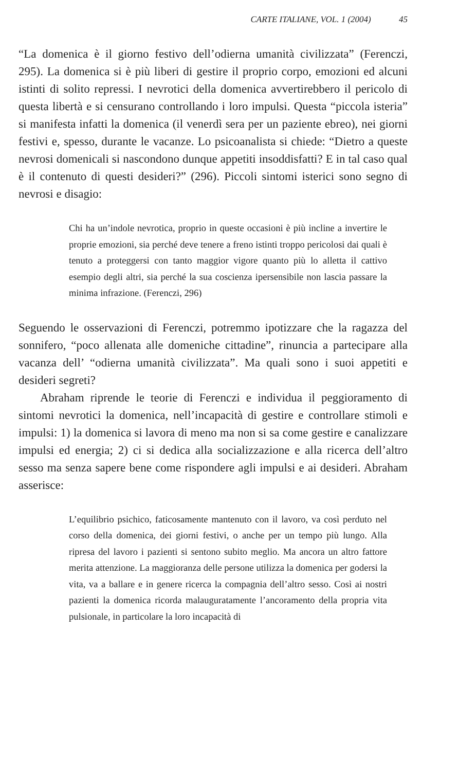CARTE ITALIANE, VOL. 1 (2004) 45
“La domenica è il giorno festivo dell’odierna umanità civilizzata” (Ferenczi, 295). La domenica si è più liberi di gestire il proprio corpo, emozioni ed alcuni istinti di solito repressi. I nevrotici della domenica avvertirebbero il pericolo di questa libertà e si censurano controllando i loro impulsi. Questa “piccola isteria” si manifesta infatti la domenica (il venerdì sera per un paziente ebreo), nei giorni festivi e, spesso, durante le vacanze. Lo psicoanalista si chiede: “Dietro a queste nevrosi domenicali si nascondono dunque appetiti insoddisfatti? E in tal caso qual è il contenuto di questi desideri?” (296). Piccoli sintomi isterici sono segno di nevrosi e disagio:
Chi ha un’indole nevrotica, proprio in queste occasioni è più incline a invertire le proprie emozioni, sia perché deve tenere a freno istinti troppo pericolosi dai quali è tenuto a proteggersi con tanto maggior vigore quanto più lo alletta il cattivo esempio degli altri, sia perché la sua coscienza ipersensibile non lascia passare la minima infrazione. (Ferenczi, 296)
Seguendo le osservazioni di Ferenczi, potremmo ipotizzare che la ragazza del sonnifero, “poco allenata alle domeniche cittadine”, rinuncia a partecipare alla vacanza dell’ “odierna umanità civilizzata”. Ma quali sono i suoi appetiti e desideri segreti?
Abraham riprende le teorie di Ferenczi e individua il peggioramento di sintomi nevrotici la domenica, nell’incapacità di gestire e controllare stimoli e impulsi: 1) la domenica si lavora di meno ma non si sa come gestire e canalizzare impulsi ed energia; 2) ci si dedica alla socializzazione e alla ricerca dell’altro sesso ma senza sapere bene come rispondere agli impulsi e ai desideri. Abraham asserisce:
L’equilibrio psichico, faticosamente mantenuto con il lavoro, va così perduto nel corso della domenica, dei giorni festivi, o anche per un tempo più lungo. Alla ripresa del lavoro i pazienti si sentono subito meglio. Ma ancora un altro fattore merita attenzione. La maggioranza delle persone utilizza la domenica per godersi la vita, va a ballare e in genere ricerca la compagnia dell’altro sesso. Così ai nostri pazienti la domenica ricorda malauguratamente l’ancoramento della propria vita pulsionale, in particolare la loro incapacità di